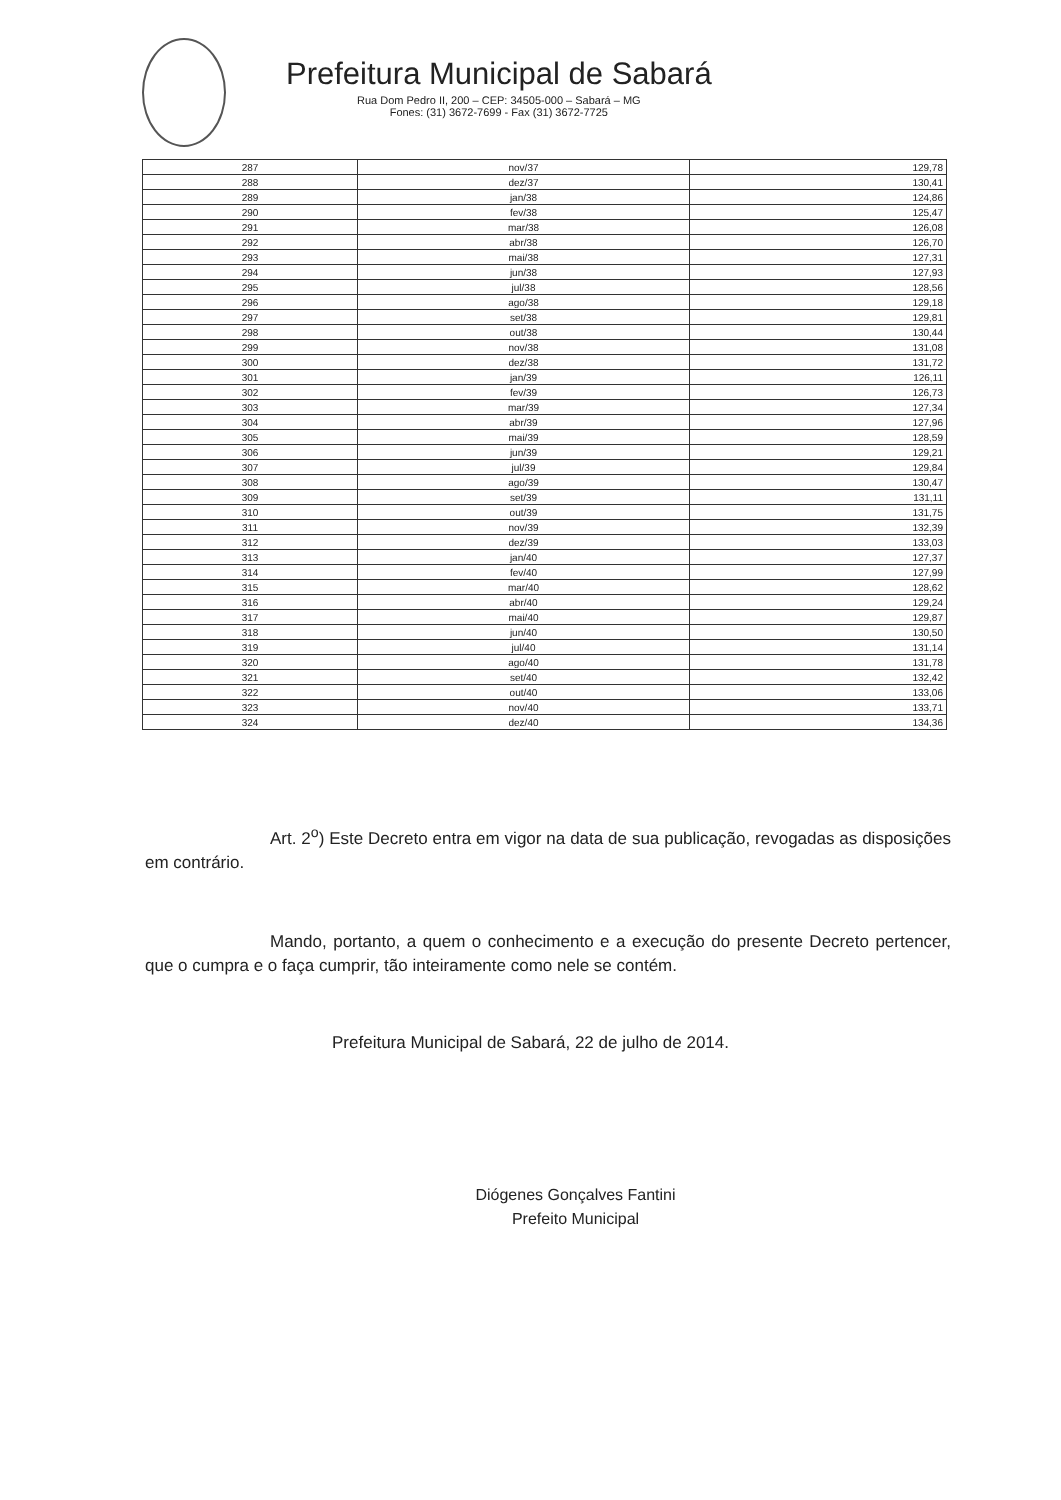Prefeitura Municipal de Sabará
Rua Dom Pedro II, 200 – CEP: 34505-000 – Sabará – MG
Fones: (31) 3672-7699 - Fax (31) 3672-7725
| 287 | nov/37 | 129,78 |
| 288 | dez/37 | 130,41 |
| 289 | jan/38 | 124,86 |
| 290 | fev/38 | 125,47 |
| 291 | mar/38 | 126,08 |
| 292 | abr/38 | 126,70 |
| 293 | mai/38 | 127,31 |
| 294 | jun/38 | 127,93 |
| 295 | jul/38 | 128,56 |
| 296 | ago/38 | 129,18 |
| 297 | set/38 | 129,81 |
| 298 | out/38 | 130,44 |
| 299 | nov/38 | 131,08 |
| 300 | dez/38 | 131,72 |
| 301 | jan/39 | 126,11 |
| 302 | fev/39 | 126,73 |
| 303 | mar/39 | 127,34 |
| 304 | abr/39 | 127,96 |
| 305 | mai/39 | 128,59 |
| 306 | jun/39 | 129,21 |
| 307 | jul/39 | 129,84 |
| 308 | ago/39 | 130,47 |
| 309 | set/39 | 131,11 |
| 310 | out/39 | 131,75 |
| 311 | nov/39 | 132,39 |
| 312 | dez/39 | 133,03 |
| 313 | jan/40 | 127,37 |
| 314 | fev/40 | 127,99 |
| 315 | mar/40 | 128,62 |
| 316 | abr/40 | 129,24 |
| 317 | mai/40 | 129,87 |
| 318 | jun/40 | 130,50 |
| 319 | jul/40 | 131,14 |
| 320 | ago/40 | 131,78 |
| 321 | set/40 | 132,42 |
| 322 | out/40 | 133,06 |
| 323 | nov/40 | 133,71 |
| 324 | dez/40 | 134,36 |
Art. 2<sup>o</sup>) Este Decreto entra em vigor na data de sua publicação, revogadas as disposições em contrário.
Mando, portanto, a quem o conhecimento e a execução do presente Decreto pertencer, que o cumpra e o faça cumprir, tão inteiramente como nele se contém.
Prefeitura Municipal de Sabará, 22 de julho de 2014.
Diógenes Gonçalves Fantini
Prefeito Municipal